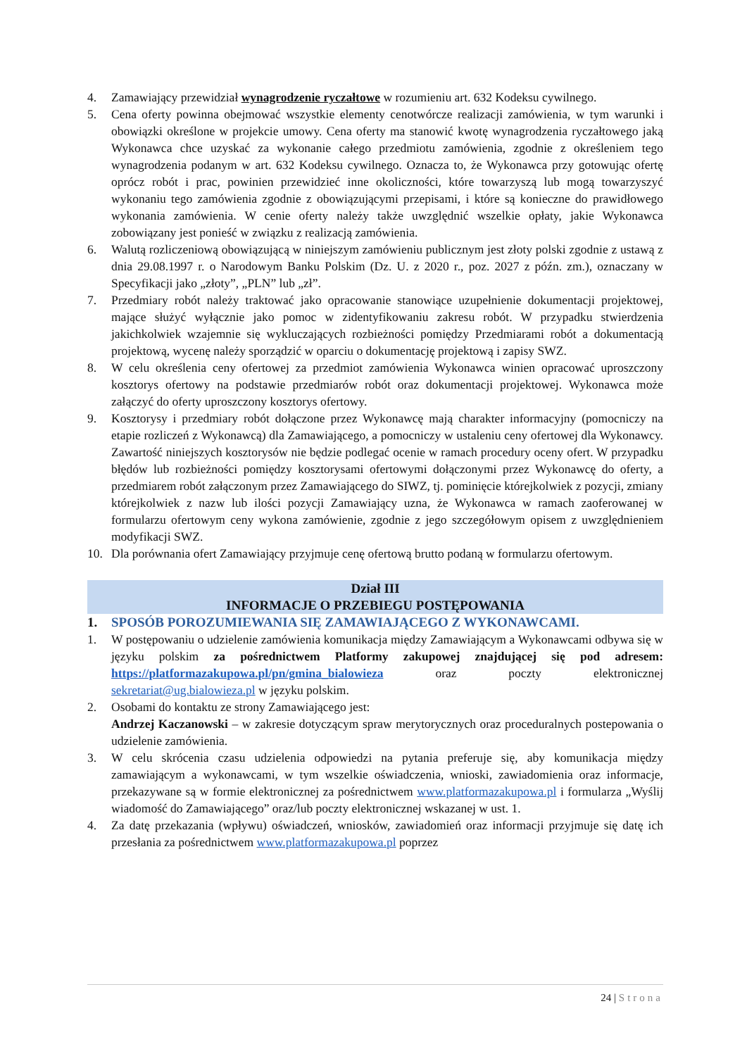4. Zamawiający przewidział wynagrodzenie ryczałtowe w rozumieniu art. 632 Kodeksu cywilnego.
5. Cena oferty powinna obejmować wszystkie elementy cenotwórcze realizacji zamówienia, w tym warunki i obowiązki określone w projekcie umowy. Cena oferty ma stanowić kwotę wynagrodzenia ryczałtowego jaką Wykonawca chce uzyskać za wykonanie całego przedmiotu zamówienia, zgodnie z określeniem tego wynagrodzenia podanym w art. 632 Kodeksu cywilnego. Oznacza to, że Wykonawca przy gotowując ofertę oprócz robót i prac, powinien przewidzieć inne okoliczności, które towarzyszą lub mogą towarzyszyć wykonaniu tego zamówienia zgodnie z obowiązującymi przepisami, i które są konieczne do prawidłowego wykonania zamówienia. W cenie oferty należy także uwzględnić wszelkie opłaty, jakie Wykonawca zobowiązany jest ponieść w związku z realizacją zamówienia.
6. Walutą rozliczeniową obowiązującą w niniejszym zamówieniu publicznym jest złoty polski zgodnie z ustawą z dnia 29.08.1997 r. o Narodowym Banku Polskim (Dz. U. z 2020 r., poz. 2027 z późn. zm.), oznaczany w Specyfikacji jako „złoty”, „PLN” lub „zł”.
7. Przedmiary robót należy traktować jako opracowanie stanowiące uzupełnienie dokumentacji projektowej, mające służyć wyłącznie jako pomoc w zidentyfikowaniu zakresu robót. W przypadku stwierdzenia jakichkolwiek wzajemnie się wykluczających rozbieżności pomiędzy Przedmiarami robót a dokumentacją projektową, wycenę należy sporządzić w oparciu o dokumentację projektową i zapisy SWZ.
8. W celu określenia ceny ofertowej za przedmiot zamówienia Wykonawca winien opracować uproszczony kosztorys ofertowy na podstawie przedmiarów robót oraz dokumentacji projektowej. Wykonawca może załączyć do oferty uproszczony kosztorys ofertowy.
9. Kosztorysy i przedmiary robót dołączone przez Wykonawcę mają charakter informacyjny (pomocniczy na etapie rozliczeń z Wykonawcą) dla Zamawiającego, a pomocniczy w ustaleniu ceny ofertowej dla Wykonawcy. Zawartość niniejszych kosztorysów nie będzie podlegać ocenie w ramach procedury oceny ofert. W przypadku błędów lub rozbieżności pomiędzy kosztorysami ofertowymi dołączonymi przez Wykonawcę do oferty, a przedmiarem robót załączonym przez Zamawiającego do SIWZ, tj. pominięcie którejkolwiek z pozycji, zmiany którejkolwiek z nazw lub ilości pozycji Zamawiający uzna, że Wykonawca w ramach zaoferowanej w formularzu ofertowym ceny wykona zamówienie, zgodnie z jego szczegółowym opisem z uwzględnieniem modyfikacji SWZ.
10. Dla porównania ofert Zamawiający przyjmuje cenę ofertową brutto podaną w formularzu ofertowym.
Dział III
INFORMACJE O PRZEBIEGU POSTĘPOWANIA
1. SPOSÓB POROZUMIEWANIA SIĘ ZAMAWIAJĄCEGO Z WYKONAWCAMI.
1. W postępowaniu o udzielenie zamówienia komunikacja między Zamawiającym a Wykonawcami odbywa się w języku polskim za pośrednictwem Platformy zakupowej znajdującej się pod adresem: https://platformazakupowa.pl/pn/gmina_bialowieza oraz poczty elektronicznej sekretariat@ug.bialowieza.pl w języku polskim.
2. Osobami do kontaktu ze strony Zamawiającego jest:
Andrzej Kaczanowski – w zakresie dotyczącym spraw merytorycznych oraz proceduralnych postepowania o udzielenie zamówienia.
3. W celu skrócenia czasu udzielenia odpowiedzi na pytania preferuje się, aby komunikacja między zamawiającym a wykonawcami, w tym wszelkie oświadczenia, wnioski, zawiadomienia oraz informacje, przekazywane są w formie elektronicznej za pośrednictwem www.platformazakupowa.pl i formularza „Wyślij wiadomość do Zamawiającego” oraz/lub poczty elektronicznej wskazanej w ust. 1.
4. Za datę przekazania (wpływu) oświadczeń, wniosków, zawiadomień oraz informacji przyjmuje się datę ich przesłania za pośrednictwem www.platformazakupowa.pl poprzez
24 | Strona